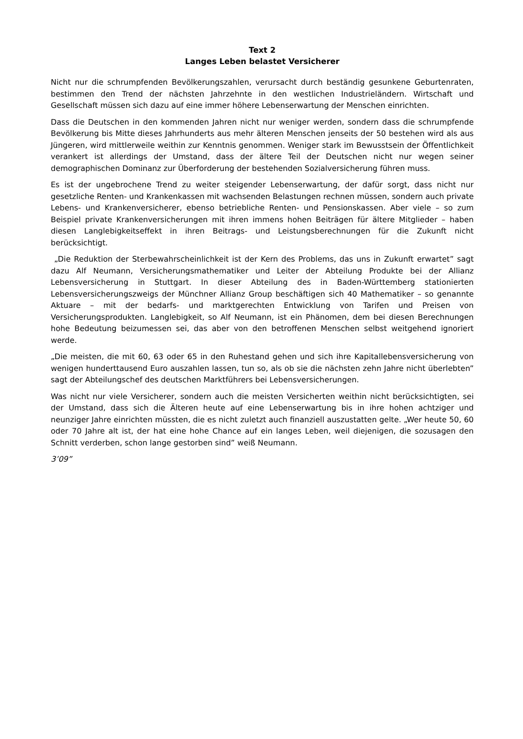Text 2
Langes Leben belastet Versicherer
Nicht nur die schrumpfenden Bevölkerungszahlen, verursacht durch beständig gesunkene Geburtenraten, bestimmen den Trend der nächsten Jahrzehnte in den westlichen Industrieländern. Wirtschaft und Gesellschaft müssen sich dazu auf eine immer höhere Lebenserwartung der Menschen einrichten.
Dass die Deutschen in den kommenden Jahren nicht nur weniger werden, sondern dass die schrumpfende Bevölkerung bis Mitte dieses Jahrhunderts aus mehr älteren Menschen jenseits der 50 bestehen wird als aus Jüngeren, wird mittlerweile weithin zur Kenntnis genommen. Weniger stark im Bewusstsein der Öffentlichkeit verankert ist allerdings der Umstand, dass der ältere Teil der Deutschen nicht nur wegen seiner demographischen Dominanz zur Überforderung der bestehenden Sozialversicherung führen muss.
Es ist der ungebrochene Trend zu weiter steigender Lebenserwartung, der dafür sorgt, dass nicht nur gesetzliche Renten- und Krankenkassen mit wachsenden Belastungen rechnen müssen, sondern auch private Lebens- und Krankenversicherer, ebenso betriebliche Renten- und Pensionskassen. Aber viele – so zum Beispiel private Krankenversicherungen mit ihren immens hohen Beiträgen für ältere Mitglieder – haben diesen Langlebigkeitseffekt in ihren Beitrags- und Leistungsberechnungen für die Zukunft nicht berücksichtigt.
„Die Reduktion der Sterbewahrscheinlichkeit ist der Kern des Problems, das uns in Zukunft erwartet” sagt dazu Alf Neumann, Versicherungsmathematiker und Leiter der Abteilung Produkte bei der Allianz Lebensversicherung in Stuttgart. In dieser Abteilung des in Baden-Württemberg stationierten Lebensversicherungszweigs der Münchner Allianz Group beschäftigen sich 40 Mathematiker – so genannte Aktuare – mit der bedarfs- und marktgerechten Entwicklung von Tarifen und Preisen von Versicherungsprodukten. Langlebigkeit, so Alf Neumann, ist ein Phänomen, dem bei diesen Berechnungen hohe Bedeutung beizumessen sei, das aber von den betroffenen Menschen selbst weitgehend ignoriert werde.
„Die meisten, die mit 60, 63 oder 65 in den Ruhestand gehen und sich ihre Kapitallebensversicherung von wenigen hunderttausend Euro auszahlen lassen, tun so, als ob sie die nächsten zehn Jahre nicht überlebten” sagt der Abteilungschef des deutschen Marktführers bei Lebensversicherungen.
Was nicht nur viele Versicherer, sondern auch die meisten Versicherten weithin nicht berücksichtigten, sei der Umstand, dass sich die Älteren heute auf eine Lebenserwartung bis in ihre hohen achtziger und neunziger Jahre einrichten müssten, die es nicht zuletzt auch finanziell auszustatten gelte. „Wer heute 50, 60 oder 70 Jahre alt ist, der hat eine hohe Chance auf ein langes Leben, weil diejenigen, die sozusagen den Schnitt verderben, schon lange gestorben sind” weiß Neumann.
3’09”